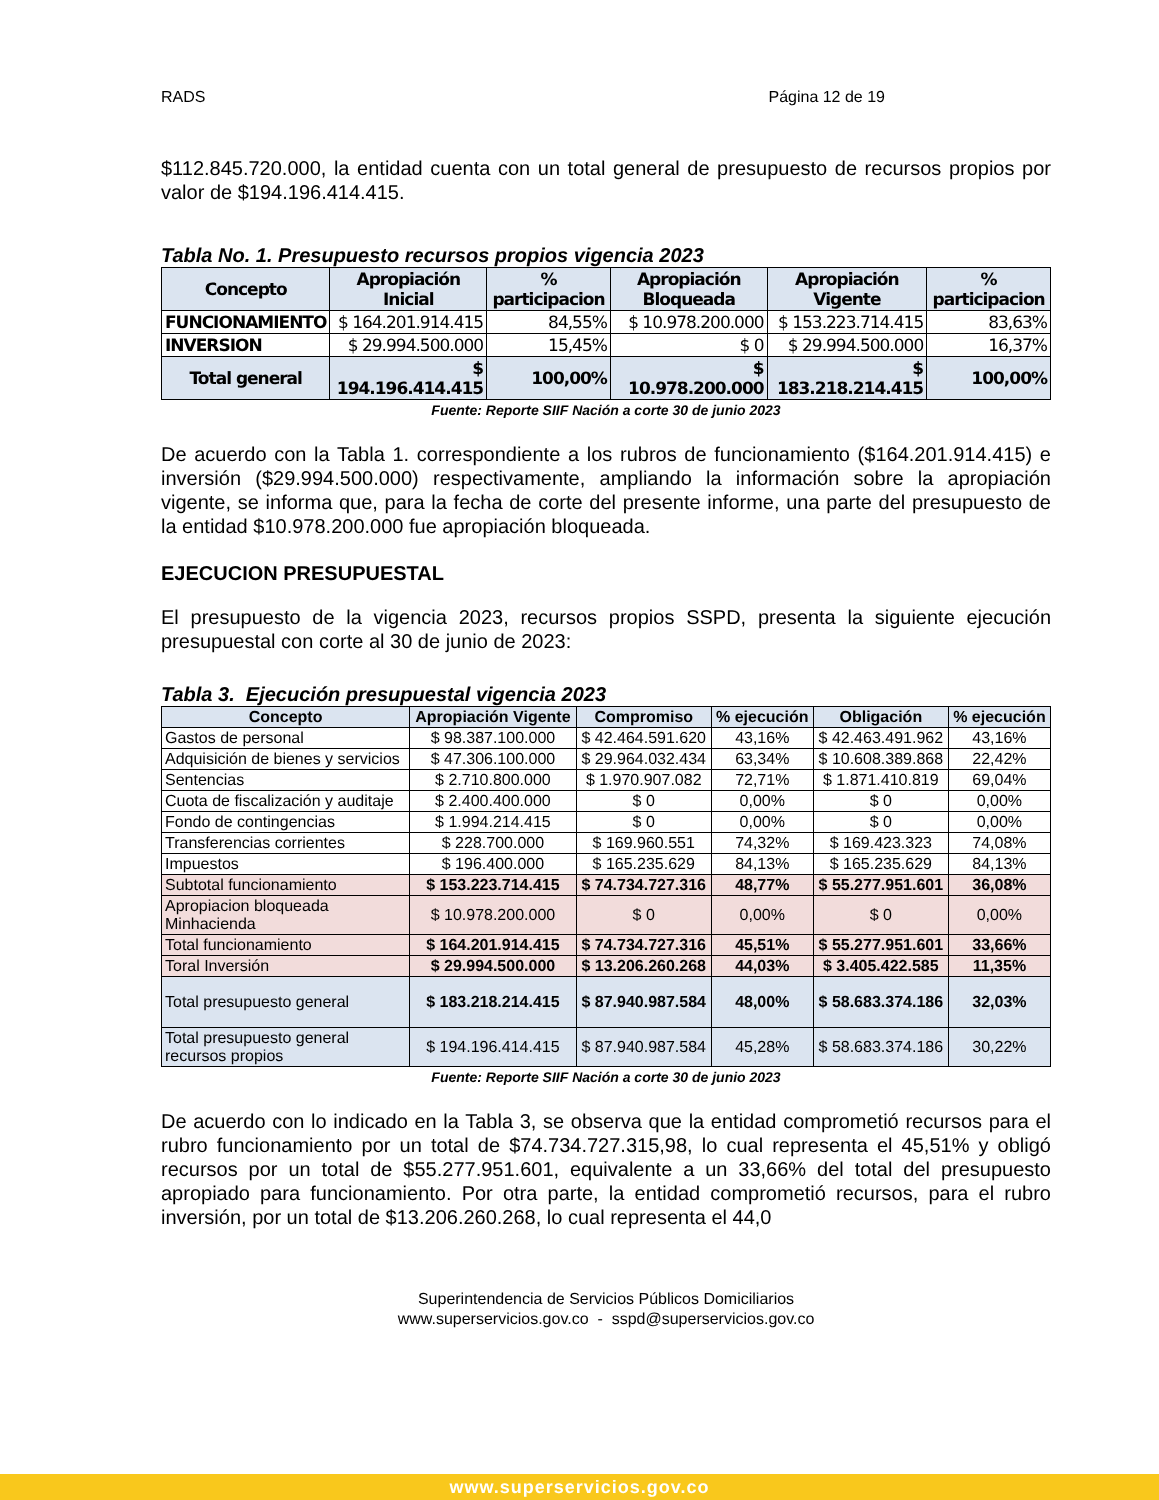RADS Página 12 de 19
$112.845.720.000, la entidad cuenta con un total general de presupuesto de recursos propios por valor de $194.196.414.415.
Tabla No. 1. Presupuesto recursos propios vigencia 2023
| Concepto | Apropiación Inicial | % participacion | Apropiación Bloqueada | Apropiación Vigente | % participacion |
| --- | --- | --- | --- | --- | --- |
| FUNCIONAMIENTO | $ 164.201.914.415 | 84,55% | $ 10.978.200.000 | $ 153.223.714.415 | 83,63% |
| INVERSION | $ 29.994.500.000 | 15,45% | $ 0 | $ 29.994.500.000 | 16,37% |
| Total general | $ 194.196.414.415 | 100,00% | $ 10.978.200.000 | $ 183.218.214.415 | 100,00% |
Fuente: Reporte SIIF Nación a corte 30 de junio 2023
De acuerdo con la Tabla 1. correspondiente a los rubros de funcionamiento ($164.201.914.415) e inversión ($29.994.500.000) respectivamente, ampliando la información sobre la apropiación vigente, se informa que, para la fecha de corte del presente informe, una parte del presupuesto de la entidad $10.978.200.000 fue apropiación bloqueada.
EJECUCION PRESUPUESTAL
El presupuesto de la vigencia 2023, recursos propios SSPD, presenta la siguiente ejecución presupuestal con corte al 30 de junio de 2023:
Tabla 3. Ejecución presupuestal vigencia 2023
| Concepto | Apropiación Vigente | Compromiso | % ejecución | Obligación | % ejecución |
| --- | --- | --- | --- | --- | --- |
| Gastos de personal | $ 98.387.100.000 | $ 42.464.591.620 | 43,16% | $ 42.463.491.962 | 43,16% |
| Adquisición de bienes y servicios | $ 47.306.100.000 | $ 29.964.032.434 | 63,34% | $ 10.608.389.868 | 22,42% |
| Sentencias | $ 2.710.800.000 | $ 1.970.907.082 | 72,71% | $ 1.871.410.819 | 69,04% |
| Cuota de fiscalización y auditaje | $ 2.400.400.000 | $ 0 | 0,00% | $ 0 | 0,00% |
| Fondo de contingencias | $ 1.994.214.415 | $ 0 | 0,00% | $ 0 | 0,00% |
| Transferencias corrientes | $ 228.700.000 | $ 169.960.551 | 74,32% | $ 169.423.323 | 74,08% |
| Impuestos | $ 196.400.000 | $ 165.235.629 | 84,13% | $ 165.235.629 | 84,13% |
| Subtotal funcionamiento | $ 153.223.714.415 | $ 74.734.727.316 | 48,77% | $ 55.277.951.601 | 36,08% |
| Apropiacion bloqueada Minhacienda | $ 10.978.200.000 | $ 0 | 0,00% | $ 0 | 0,00% |
| Total funcionamiento | $ 164.201.914.415 | $ 74.734.727.316 | 45,51% | $ 55.277.951.601 | 33,66% |
| Toral Inversión | $ 29.994.500.000 | $ 13.206.260.268 | 44,03% | $ 3.405.422.585 | 11,35% |
| Total presupuesto general | $ 183.218.214.415 | $ 87.940.987.584 | 48,00% | $ 58.683.374.186 | 32,03% |
| Total presupuesto general recursos propios | $ 194.196.414.415 | $ 87.940.987.584 | 45,28% | $ 58.683.374.186 | 30,22% |
Fuente: Reporte SIIF Nación a corte 30 de junio 2023
De acuerdo con lo indicado en la Tabla 3, se observa que la entidad comprometió recursos para el rubro funcionamiento por un total de $74.734.727.315,98, lo cual representa el 45,51% y obligó recursos por un total de $55.277.951.601, equivalente a un 33,66% del total del presupuesto apropiado para funcionamiento. Por otra parte, la entidad comprometió recursos, para el rubro inversión, por un total de $13.206.260.268, lo cual representa el 44,0
Superintendencia de Servicios Públicos Domiciliarios
www.superservicios.gov.co - sspd@superservicios.gov.co
www.superservicios.gov.co